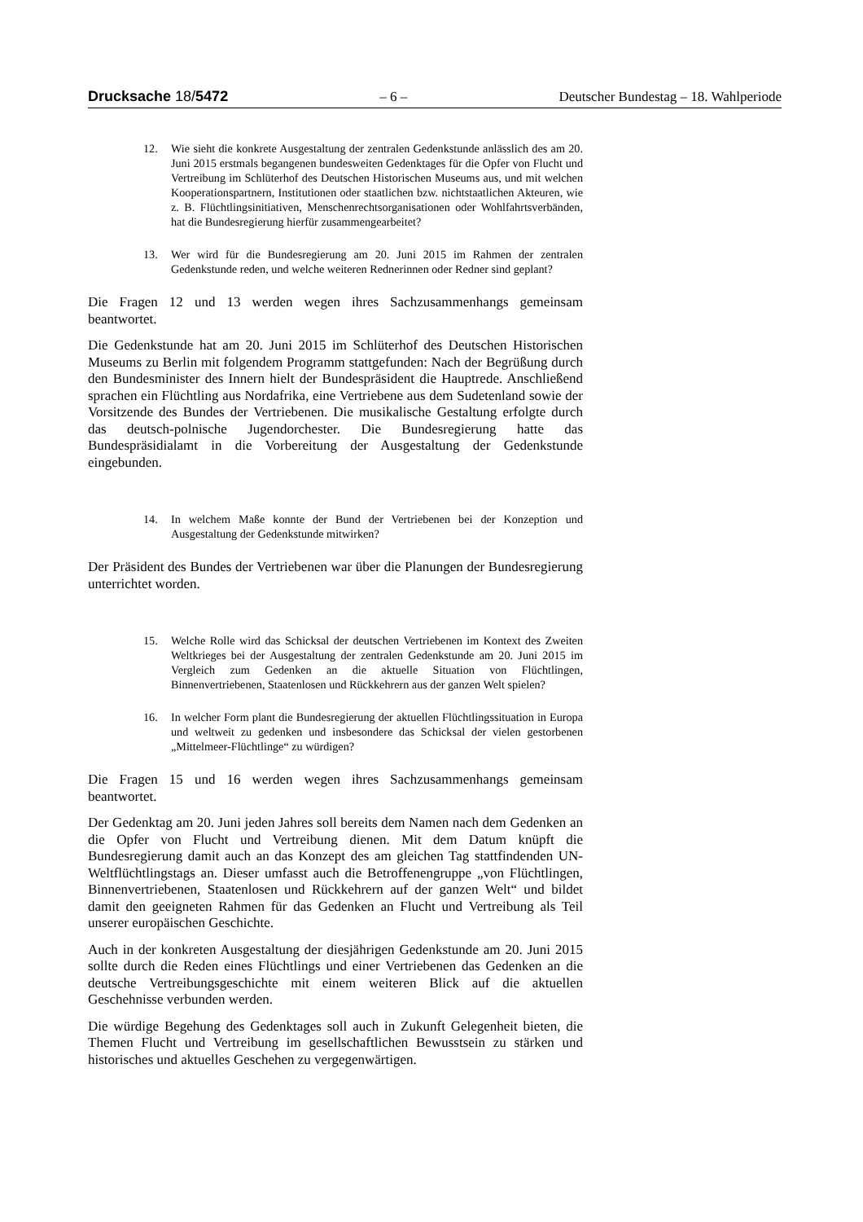Drucksache 18/5472 – 6 – Deutscher Bundestag – 18. Wahlperiode
12. Wie sieht die konkrete Ausgestaltung der zentralen Gedenkstunde anlässlich des am 20. Juni 2015 erstmals begangenen bundesweiten Gedenktages für die Opfer von Flucht und Vertreibung im Schlüterhof des Deutschen Historischen Museums aus, und mit welchen Kooperationspartnern, Institutionen oder staatlichen bzw. nichtstaatlichen Akteuren, wie z. B. Flüchtlingsinitiativen, Menschenrechtsorganisationen oder Wohlfahrtsverbänden, hat die Bundesregierung hierfür zusammengearbeitet?
13. Wer wird für die Bundesregierung am 20. Juni 2015 im Rahmen der zentralen Gedenkstunde reden, und welche weiteren Rednerinnen oder Redner sind geplant?
Die Fragen 12 und 13 werden wegen ihres Sachzusammenhangs gemeinsam beantwortet.
Die Gedenkstunde hat am 20. Juni 2015 im Schlüterhof des Deutschen Historischen Museums zu Berlin mit folgendem Programm stattgefunden: Nach der Begrüßung durch den Bundesminister des Innern hielt der Bundespräsident die Hauptrede. Anschließend sprachen ein Flüchtling aus Nordafrika, eine Vertriebene aus dem Sudetenland sowie der Vorsitzende des Bundes der Vertriebenen. Die musikalische Gestaltung erfolgte durch das deutsch-polnische Jugendorchester. Die Bundesregierung hatte das Bundespräsidialamt in die Vorbereitung der Ausgestaltung der Gedenkstunde eingebunden.
14. In welchem Maße konnte der Bund der Vertriebenen bei der Konzeption und Ausgestaltung der Gedenkstunde mitwirken?
Der Präsident des Bundes der Vertriebenen war über die Planungen der Bundesregierung unterrichtet worden.
15. Welche Rolle wird das Schicksal der deutschen Vertriebenen im Kontext des Zweiten Weltkrieges bei der Ausgestaltung der zentralen Gedenkstunde am 20. Juni 2015 im Vergleich zum Gedenken an die aktuelle Situation von Flüchtlingen, Binnenvertriebenen, Staatenlosen und Rückkehrern aus der ganzen Welt spielen?
16. In welcher Form plant die Bundesregierung der aktuellen Flüchtlingssituation in Europa und weltweit zu gedenken und insbesondere das Schicksal der vielen gestorbenen „Mittelmeer-Flüchtlinge“ zu würdigen?
Die Fragen 15 und 16 werden wegen ihres Sachzusammenhangs gemeinsam beantwortet.
Der Gedenktag am 20. Juni jeden Jahres soll bereits dem Namen nach dem Gedenken an die Opfer von Flucht und Vertreibung dienen. Mit dem Datum knüpft die Bundesregierung damit auch an das Konzept des am gleichen Tag stattfindenden UN-Weltflüchtlingstags an. Dieser umfasst auch die Betroffenengruppe „von Flüchtlingen, Binnenvertriebenen, Staatenlosen und Rückkehrern auf der ganzen Welt“ und bildet damit den geeigneten Rahmen für das Gedenken an Flucht und Vertreibung als Teil unserer europäischen Geschichte.
Auch in der konkreten Ausgestaltung der diesjährigen Gedenkstunde am 20. Juni 2015 sollte durch die Reden eines Flüchtlings und einer Vertriebenen das Gedenken an die deutsche Vertreibungsgeschichte mit einem weiteren Blick auf die aktuellen Geschehnisse verbunden werden.
Die würdige Begehung des Gedenktages soll auch in Zukunft Gelegenheit bieten, die Themen Flucht und Vertreibung im gesellschaftlichen Bewusstsein zu stärken und historisches und aktuelles Geschehen zu vergegenwärtigen.